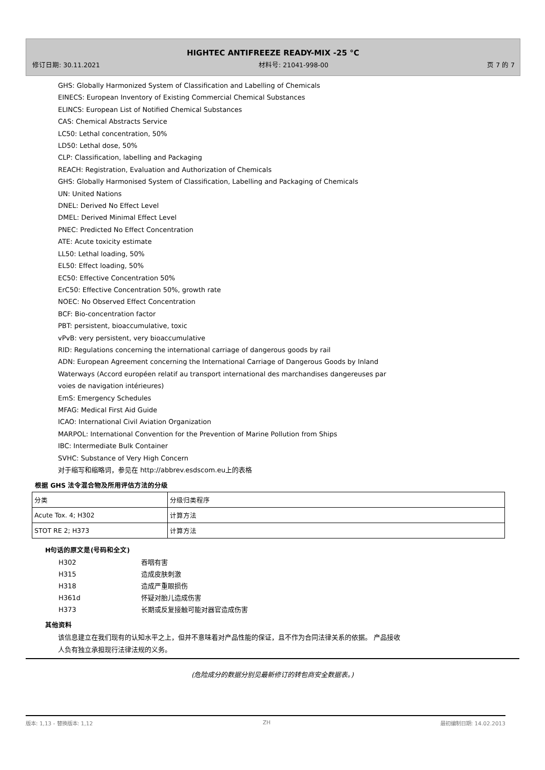HIGHTEC ANTIFREEZE READY-MIX -25 °C
修订日期: 30.11.2021 材料号: 21041-998-00 页 7 的 7
GHS: Globally Harmonized System of Classification and Labelling of Chemicals
EINECS: European Inventory of Existing Commercial Chemical Substances
ELINCS: European List of Notified Chemical Substances
CAS: Chemical Abstracts Service
LC50: Lethal concentration, 50%
LD50: Lethal dose, 50%
CLP: Classification, labelling and Packaging
REACH: Registration, Evaluation and Authorization of Chemicals
GHS: Globally Harmonised System of Classification, Labelling and Packaging of Chemicals
UN: United Nations
DNEL: Derived No Effect Level
DMEL: Derived Minimal Effect Level
PNEC: Predicted No Effect Concentration
ATE: Acute toxicity estimate
LL50: Lethal loading, 50%
EL50: Effect loading, 50%
EC50: Effective Concentration 50%
ErC50: Effective Concentration 50%, growth rate
NOEC: No Observed Effect Concentration
BCF: Bio-concentration factor
PBT: persistent, bioaccumulative, toxic
vPvB: very persistent, very bioaccumulative
RID: Regulations concerning the international carriage of dangerous goods by rail
ADN: European Agreement concerning the International Carriage of Dangerous Goods by Inland
Waterways (Accord européen relatif au transport international des marchandises dangereuses par
voies de navigation intérieures)
EmS: Emergency Schedules
MFAG: Medical First Aid Guide
ICAO: International Civil Aviation Organization
MARPOL: International Convention for the Prevention of Marine Pollution from Ships
IBC: Intermediate Bulk Container
SVHC: Substance of Very High Concern
对于缩写和缩略词，参见在 http://abbrev.esdscom.eu上的表格
根据 GHS 法令混合物及所用评估方法的分级
| 分类 | 分级归类程序 |
| Acute Tox. 4; H302 | 计算方法 |
| STOT RE 2; H373 | 计算方法 |
H句话的原文是(号码和全文)
H302 吞咽有害
H315 造成皮肤刺激
H318 造成严重眼损伤
H361d 怀疑对胎儿造成伤害
H373 长期或反复接触可能对器官造成伤害
其他资料
该信息建立在我们现有的认知水平之上，但并不意味着对产品性能的保证，且不作为合同法律关系的依据。 产品接收人负有独立承担现行法律法规的义务。
(危险成分的数据分别见最新修订的转包商安全数据表。)
版本: 1,13 - 替换版本: 1,12 ZH 最初编制日期: 14.02.2013